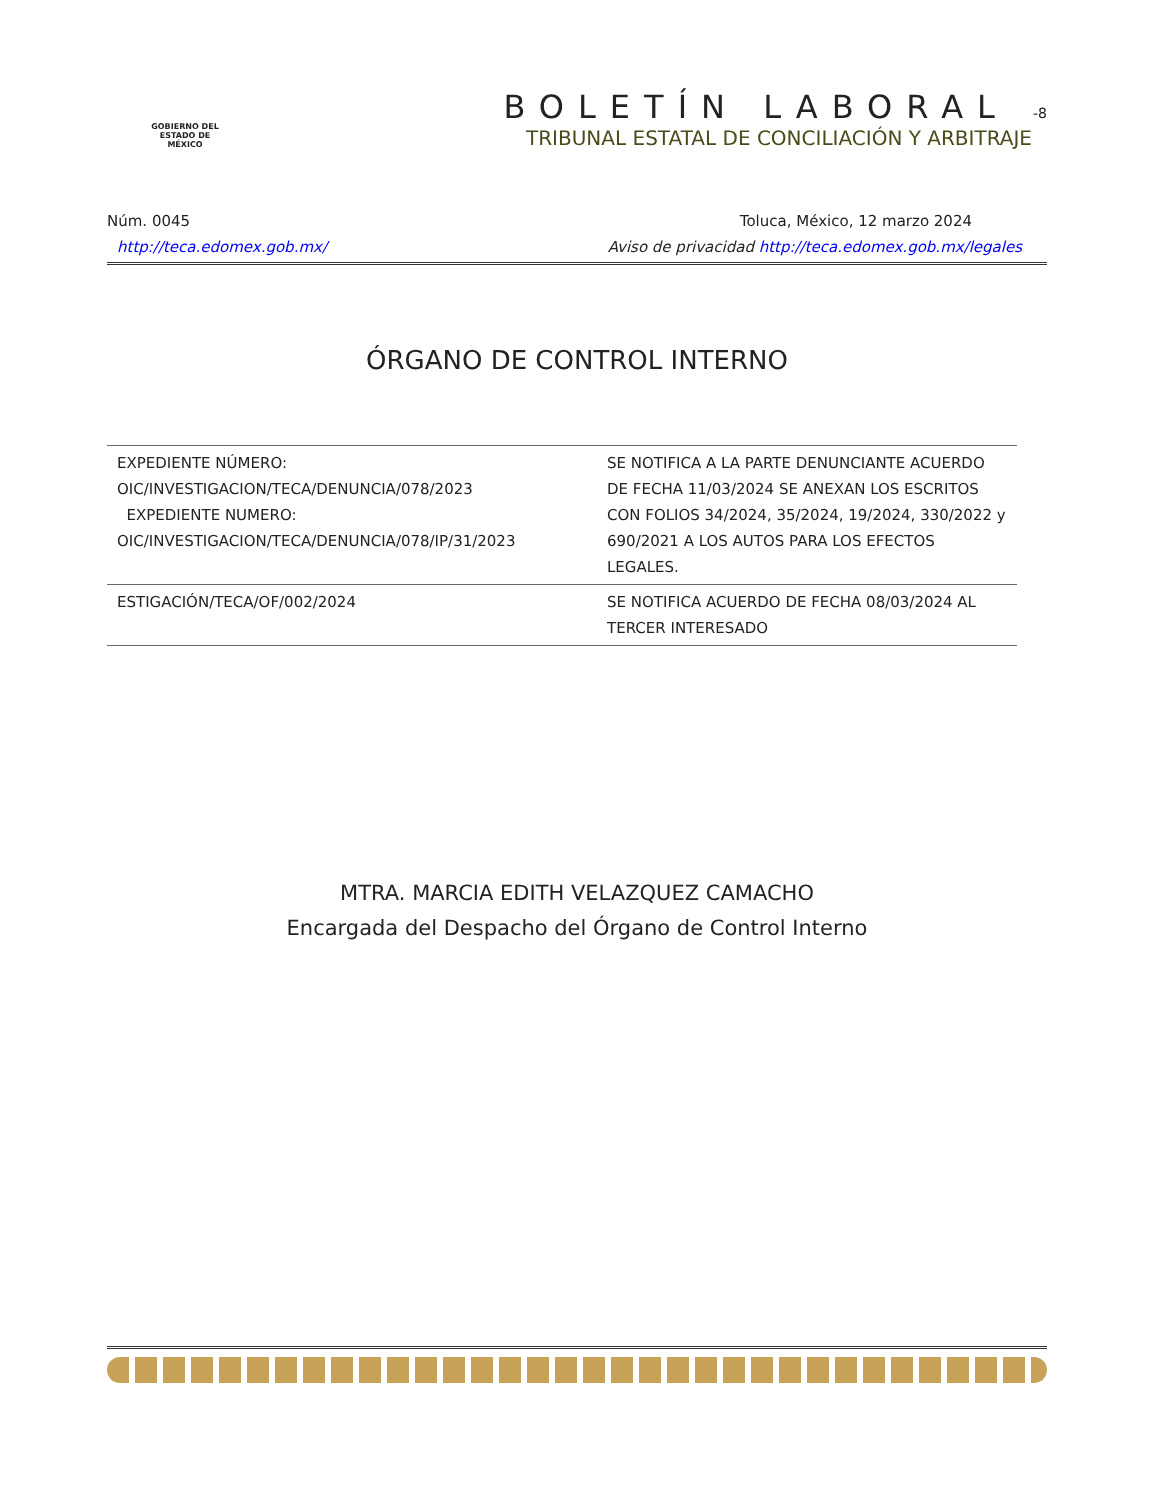GOBIERNO DEL
ESTADO DE
MÉXICO
BOLETÍN LABORAL -8
TRIBUNAL ESTATAL DE CONCILIACIÓN Y ARBITRAJE
Núm. 0045 Toluca, México, 12 marzo 2024
http://teca.edomex.gob.mx/ Aviso de privacidad http://teca.edomex.gob.mx/legales
ÓRGANO DE CONTROL INTERNO
| EXPEDIENTE NÚMERO: OIC/INVESTIGACION/TECA/DENUNCIA/078/2023 EXPEDIENTE NUMERO: OIC/INVESTIGACION/TECA/DENUNCIA/078/IP/31/2023 | SE NOTIFICA A LA PARTE DENUNCIANTE ACUERDO DE FECHA 11/03/2024 SE ANEXAN LOS ESCRITOS CON FOLIOS 34/2024, 35/2024, 19/2024, 330/2022 y 690/2021 A LOS AUTOS PARA LOS EFECTOS LEGALES. |
| ESTIGACIÓN/TECA/OF/002/2024 | SE NOTIFICA ACUERDO DE FECHA 08/03/2024 AL TERCER INTERESADO |
MTRA. MARCIA EDITH VELAZQUEZ CAMACHO
Encargada del Despacho del Órgano de Control Interno